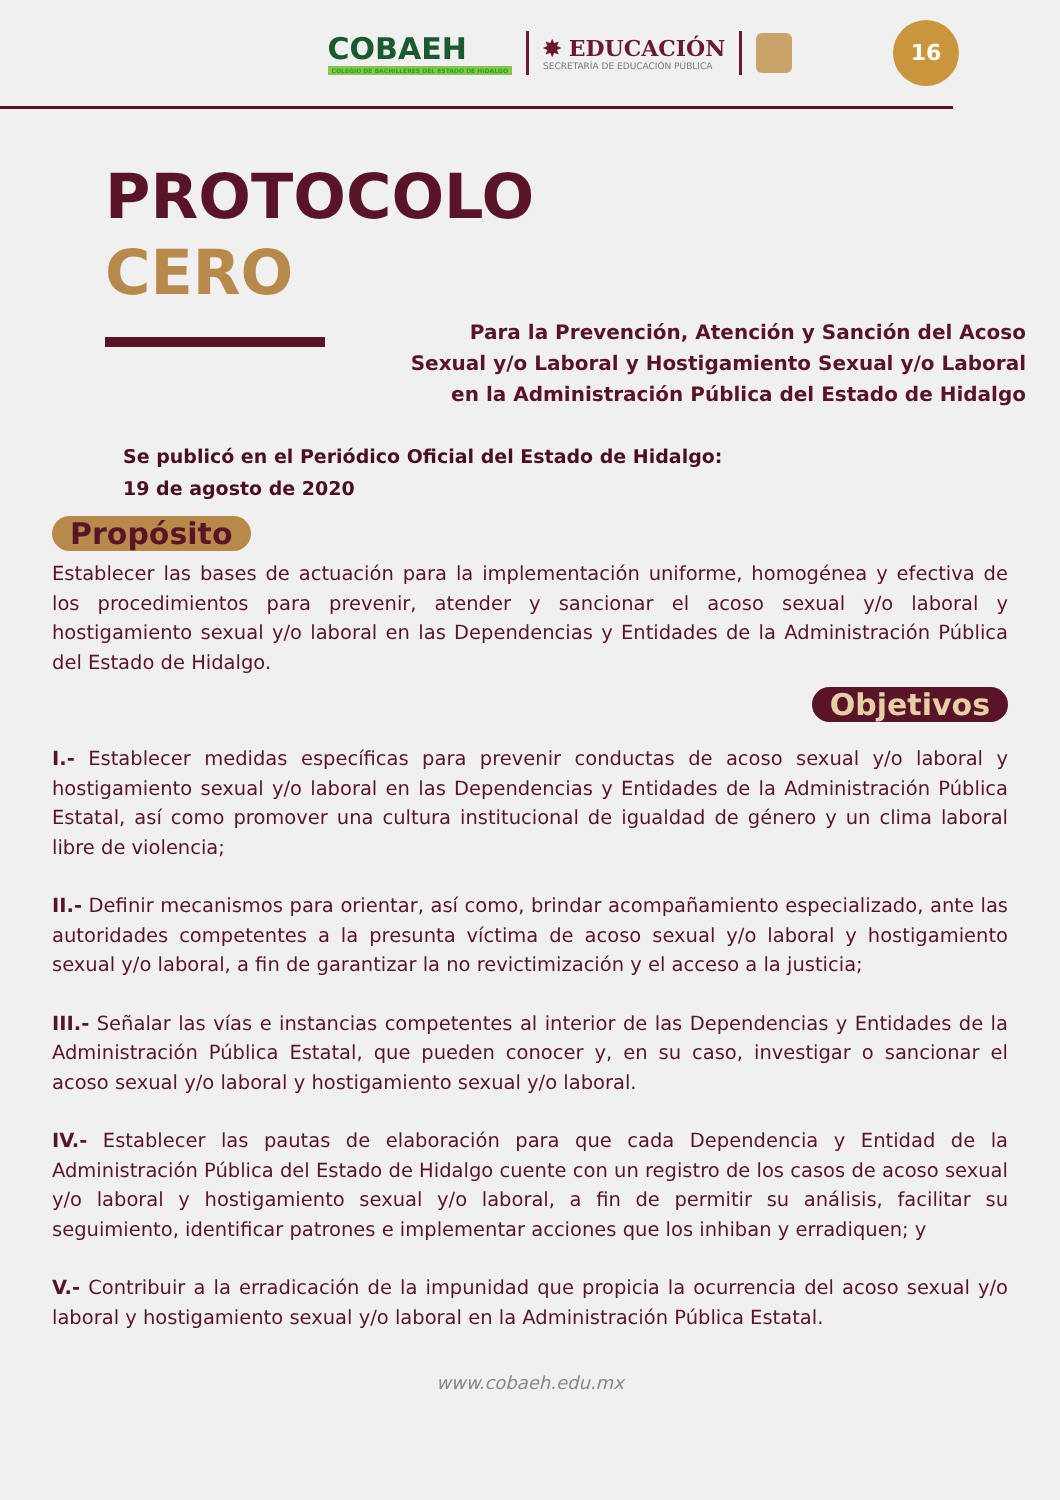COBAEH
COLEGIO DE BACHILLERES DEL ESTADO DE HIDALGO
✸ EDUCACIÓN
SECRETARÍA DE EDUCACIÓN PÚBLICA
16
PROTOCOLO
CERO
Para la Prevención, Atención y Sanción del Acoso
Sexual y/o Laboral y Hostigamiento Sexual y/o Laboral
en la Administración Pública del Estado de Hidalgo
Se publicó en el Periódico Oficial del Estado de Hidalgo:
19 de agosto de 2020
Propósito
Establecer las bases de actuación para la implementación uniforme, homogénea y efectiva de los procedimientos para prevenir, atender y sancionar el acoso sexual y/o laboral y hostigamiento sexual y/o laboral en las Dependencias y Entidades de la Administración Pública del Estado de Hidalgo.
Objetivos
I.- Establecer medidas específicas para prevenir conductas de acoso sexual y/o laboral y hostigamiento sexual y/o laboral en las Dependencias y Entidades de la Administración Pública Estatal, así como promover una cultura institucional de igualdad de género y un clima laboral libre de violencia;
II.- Definir mecanismos para orientar, así como, brindar acompañamiento especializado, ante las autoridades competentes a la presunta víctima de acoso sexual y/o laboral y hostigamiento sexual y/o laboral, a fin de garantizar la no revictimización y el acceso a la justicia;
III.- Señalar las vías e instancias competentes al interior de las Dependencias y Entidades de la Administración Pública Estatal, que pueden conocer y, en su caso, investigar o sancionar el acoso sexual y/o laboral y hostigamiento sexual y/o laboral.
IV.- Establecer las pautas de elaboración para que cada Dependencia y Entidad de la Administración Pública del Estado de Hidalgo cuente con un registro de los casos de acoso sexual y/o laboral y hostigamiento sexual y/o laboral, a fin de permitir su análisis, facilitar su seguimiento, identificar patrones e implementar acciones que los inhiban y erradiquen; y
V.- Contribuir a la erradicación de la impunidad que propicia la ocurrencia del acoso sexual y/o laboral y hostigamiento sexual y/o laboral en la Administración Pública Estatal.
www.cobaeh.edu.mx